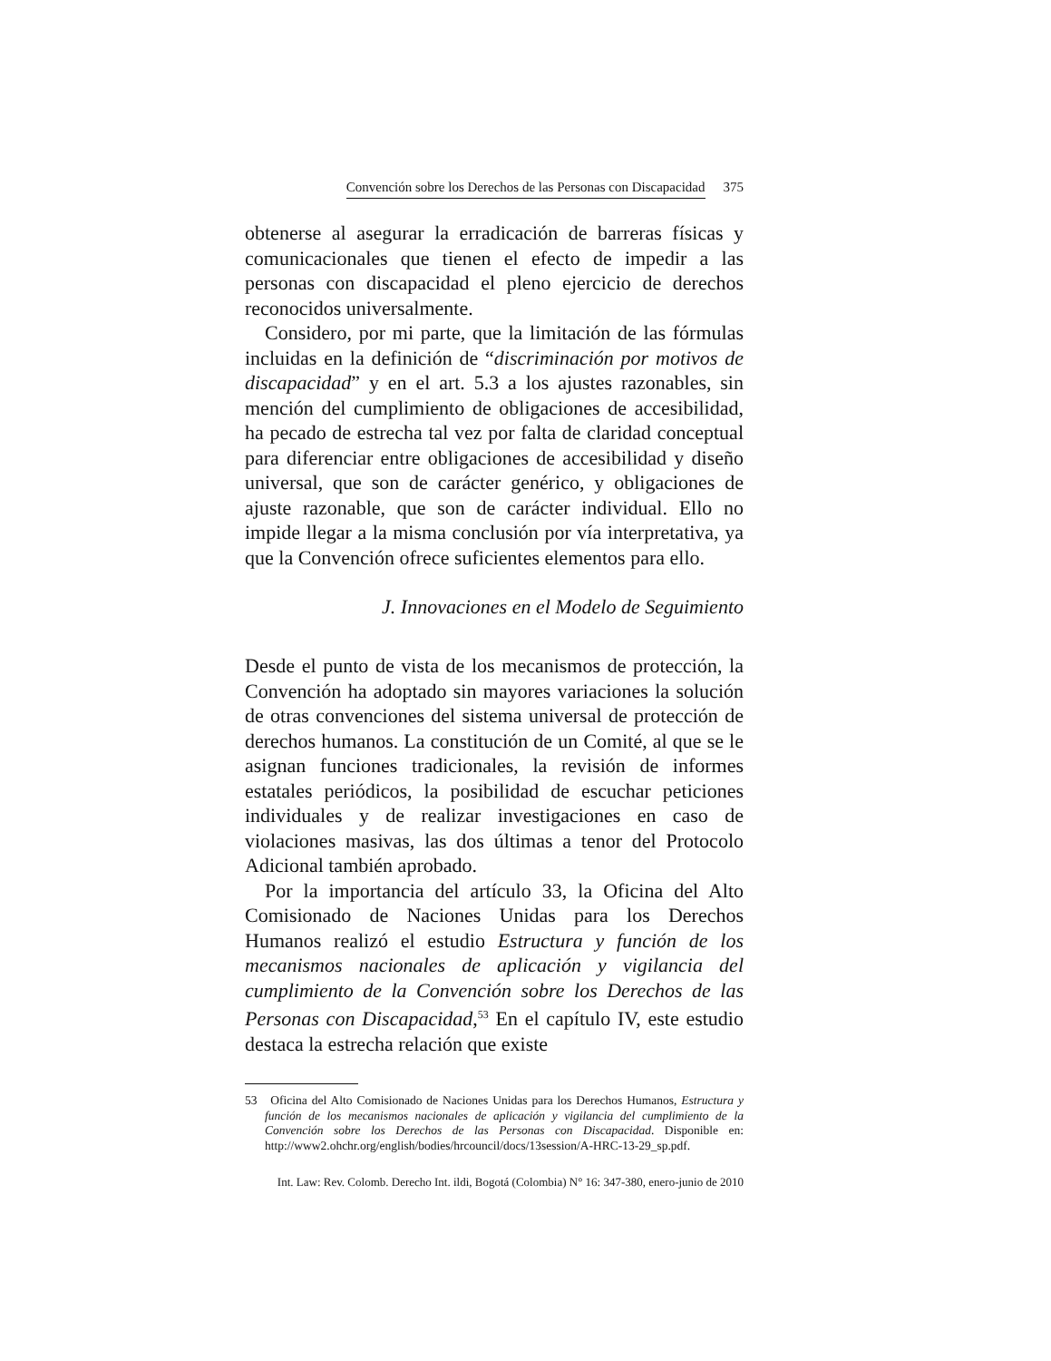Convención sobre los Derechos de las Personas con Discapacidad 375
obtenerse al asegurar la erradicación de barreras físicas y comunicacionales que tienen el efecto de impedir a las personas con discapacidad el pleno ejercicio de derechos reconocidos universalmente.
Considero, por mi parte, que la limitación de las fórmulas incluidas en la definición de “discriminación por motivos de discapacidad” y en el art. 5.3 a los ajustes razonables, sin mención del cumplimiento de obligaciones de accesibilidad, ha pecado de estrecha tal vez por falta de claridad conceptual para diferenciar entre obligaciones de accesibilidad y diseño universal, que son de carácter genérico, y obligaciones de ajuste razonable, que son de carácter individual. Ello no impide llegar a la misma conclusión por vía interpretativa, ya que la Convención ofrece suficientes elementos para ello.
J. Innovaciones en el Modelo de Seguimiento
Desde el punto de vista de los mecanismos de protección, la Convención ha adoptado sin mayores variaciones la solución de otras convenciones del sistema universal de protección de derechos humanos. La constitución de un Comité, al que se le asignan funciones tradicionales, la revisión de informes estatales periódicos, la posibilidad de escuchar peticiones individuales y de realizar investigaciones en caso de violaciones masivas, las dos últimas a tenor del Protocolo Adicional también aprobado.
Por la importancia del artículo 33, la Oficina del Alto Comisionado de Naciones Unidas para los Derechos Humanos realizó el estudio Estructura y función de los mecanismos nacionales de aplicación y vigilancia del cumplimiento de la Convención sobre los Derechos de las Personas con Discapacidad,<sup>53</sup> En el capítulo IV, este estudio destaca la estrecha relación que existe
53 Oficina del Alto Comisionado de Naciones Unidas para los Derechos Humanos, Estructura y función de los mecanismos nacionales de aplicación y vigilancia del cumplimiento de la Convención sobre los Derechos de las Personas con Discapacidad. Disponible en: http://www2.ohchr.org/english/bodies/hrcouncil/docs/13session/A-HRC-13-29_sp.pdf.
Int. Law: Rev. Colomb. Derecho Int. ildi, Bogotá (Colombia) N° 16: 347-380, enero-junio de 2010